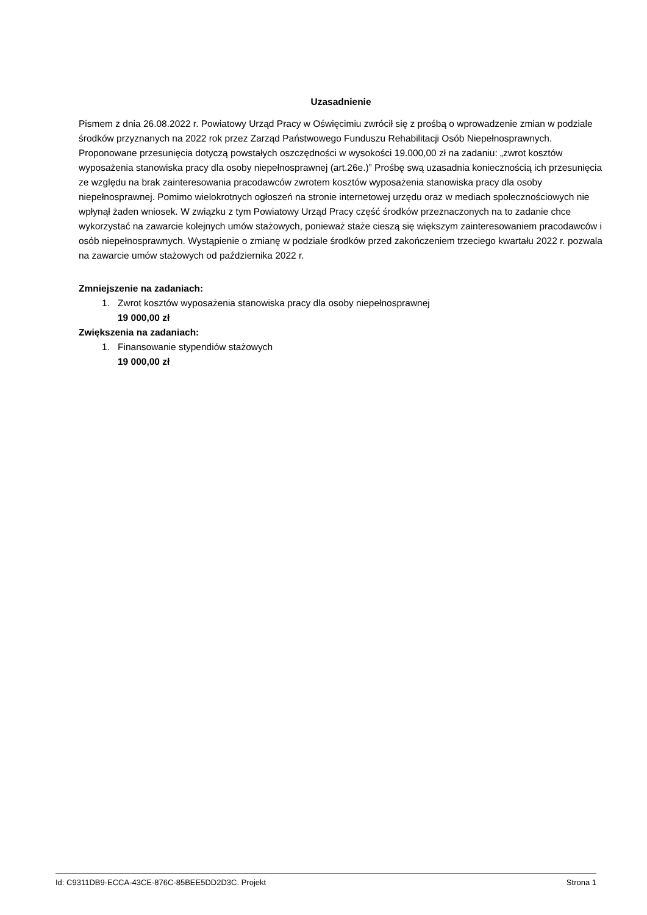Uzasadnienie
Pismem z dnia 26.08.2022 r. Powiatowy Urząd Pracy w Oświęcimiu zwrócił się z prośbą o wprowadzenie zmian w podziale środków przyznanych na 2022 rok przez Zarząd Państwowego Funduszu Rehabilitacji Osób Niepełnosprawnych. Proponowane przesunięcia dotyczą powstałych oszczędności w wysokości 19.000,00 zł na zadaniu: „zwrot kosztów wyposażenia stanowiska pracy dla osoby niepełnosprawnej (art.26e.)” Prośbę swą uzasadnia koniecznością ich przesunięcia ze względu na brak zainteresowania pracodawców zwrotem kosztów wyposażenia stanowiska pracy dla osoby niepełnosprawnej. Pomimo wielokrotnych ogłoszeń na stronie internetowej urzędu oraz w mediach społecznościowych nie wpłynął żaden wniosek. W związku z tym Powiatowy Urząd Pracy część środków przeznaczonych na to zadanie chce wykorzystać na zawarcie kolejnych umów stażowych, ponieważ staże cieszą się większym zainteresowaniem pracodawców i osób niepełnosprawnych. Wystąpienie o zmianę w podziale środków przed zakończeniem trzeciego kwartału 2022 r. pozwala na zawarcie umów stażowych od października 2022 r.
Zmniejszenie na zadaniach:
1. Zwrot kosztów wyposażenia stanowiska pracy dla osoby niepełnosprawnej
19 000,00 zł
Zwiększenia na zadaniach:
1. Finansowanie stypendiów stażowych
19 000,00 zł
Id: C9311DB9-ECCA-43CE-876C-85BEE5DD2D3C. Projekt Strona 1